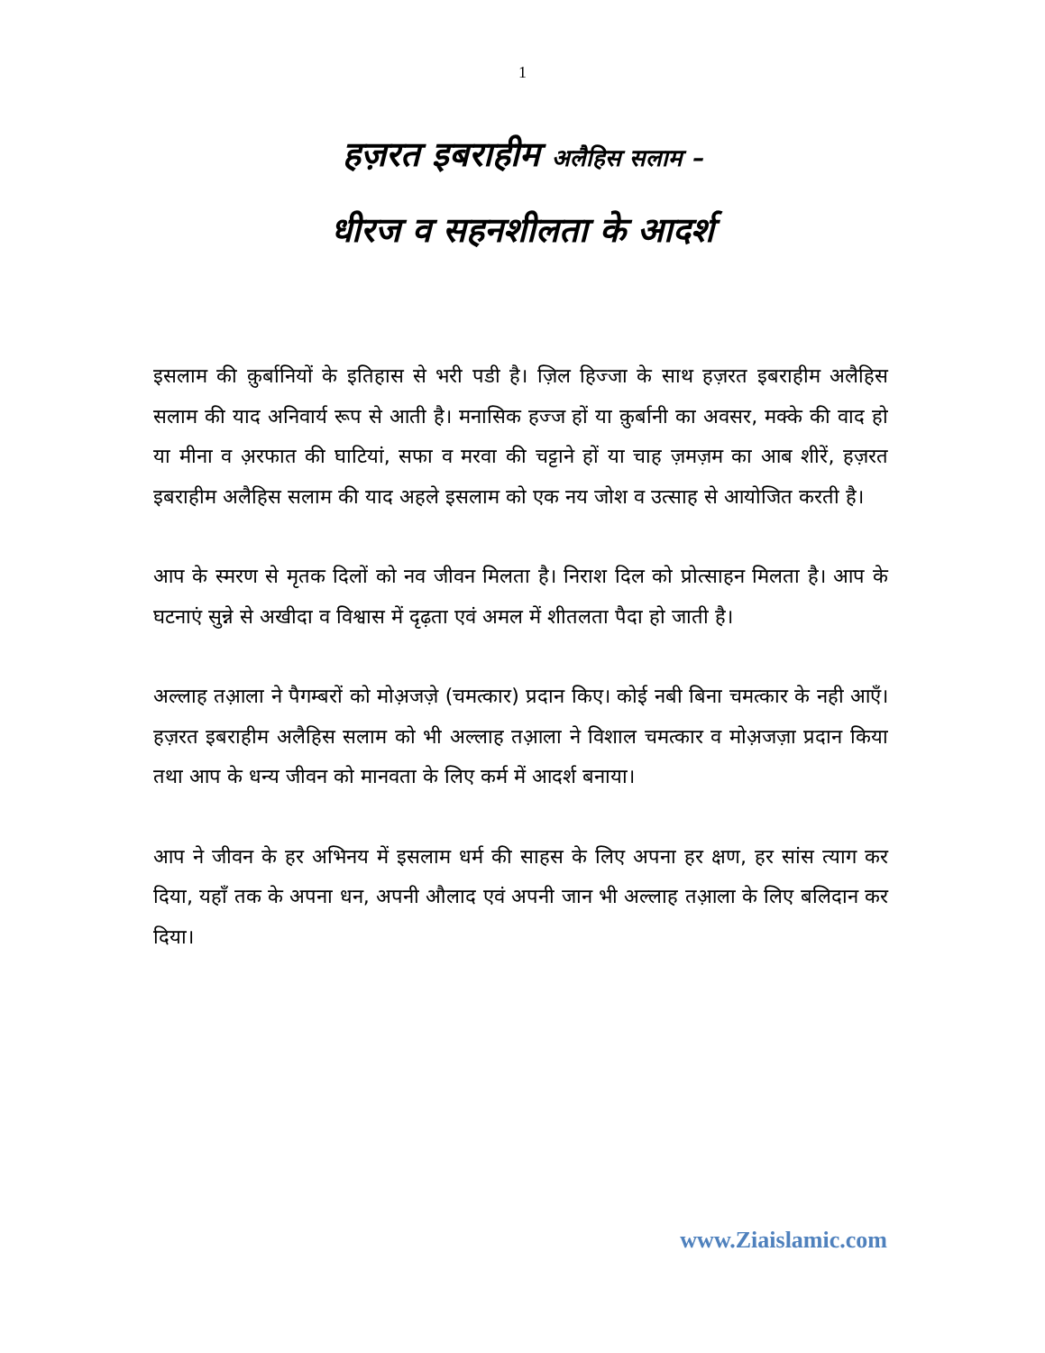1
हज़रत इबराहीम अलैहिस सलाम –
धीरज व सहनशीलता के आदर्श
इसलाम की क़ुर्बानियों के इतिहास से भरी पडी है। ज़िल हिज्जा के साथ हज़रत इबराहीम अलैहिस सलाम की याद अनिवार्य रूप से आती है। मनासिक हज्ज हों या क़ुर्बानी का अवसर, मक्के की वाद हो या मीना व अ़रफात की घाटियां, सफा व मरवा की चट्टाने हों या चाह ज़मज़म का आब शीरें, हज़रत इबराहीम अलैहिस सलाम की याद अहले इसलाम को एक नय जोश व उत्साह से आयोजित करती है।
आप के स्मरण से मृतक दिलों को नव जीवन मिलता है। निराश दिल को प्रोत्साहन मिलता है। आप के घटनाएं सुन्ने से अखीदा व विश्वास में दृढ़ता एवं अमल में शीतलता पैदा हो जाती है।
अल्लाह तआ़ला ने पैगम्बरों को मोअ़जज़े (चमत्कार) प्रदान किए। कोई नबी बिना चमत्कार के नही आएँ। हज़रत इबराहीम अलैहिस सलाम को भी अल्लाह तआ़ला ने विशाल चमत्कार व मोअ़जज़ा प्रदान किया तथा आप के धन्य जीवन को मानवता के लिए कर्म में आदर्श बनाया।
आप ने जीवन के हर अभिनय में इसलाम धर्म की साहस के लिए अपना हर क्षण, हर सांस त्याग कर दिया, यहाँ तक के अपना धन, अपनी औलाद एवं अपनी जान भी अल्लाह तआ़ला के लिए बलिदान कर दिया।
www.Ziaislamic.com